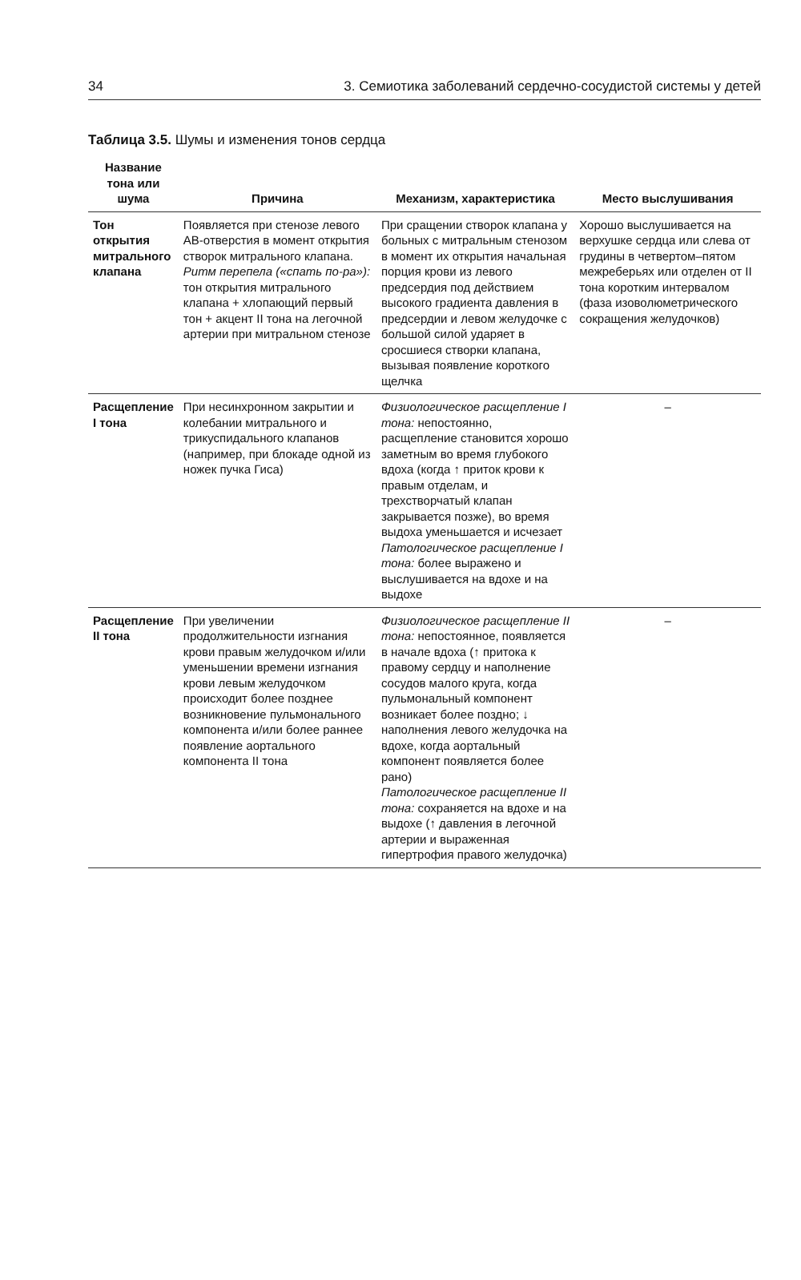34 3. Семиотика заболеваний сердечно-сосудистой системы у детей
Таблица 3.5. Шумы и изменения тонов сердца
| Название тона или шума | Причина | Механизм, характеристика | Место выслушивания |
| --- | --- | --- | --- |
| Тон открытия митрального клапана | Появляется при стенозе левого АВ-отверстия в момент открытия створок митрального клапана. Ритм перепела («спать по-ра»): тон открытия митрального клапана + хлопающий первый тон + акцент II тона на легочной артерии при митральном стенозе | При сращении створок клапана у больных с митральным стенозом в момент их открытия начальная порция крови из левого предсердия под действием высокого градиента давления в предсердии и левом желудочке с большой силой ударяет в сросшиеся створки клапана, вызывая появление короткого щелчка | Хорошо выслушивается на верхушке сердца или слева от грудины в четвертом–пятом межреберьях или отделен от II тона коротким интервалом (фаза изоволюметрического сокращения желудочков) |
| Расщепление I тона | При несинхронном закрытии и колебании митрального и трикуспидального клапанов (например, при блокаде одной из ножек пучка Гиса) | Физиологическое расщепление I тона: непостоянно, расщепление становится хорошо заметным во время глубокого вдоха (когда ↑ приток крови к правым отделам, и трехстворчатый клапан закрывается позже), во время выдоха уменьшается и исчезает Патологическое расщепление I тона: более выражено и выслушивается на вдохе и на выдохе | – |
| Расщепление II тона | При увеличении продолжительности изгнания крови правым желудочком и/или уменьшении времени изгнания крови левым желудочком происходит более позднее возникновение пульмонального компонента и/или более раннее появление аортального компонента II тона | Физиологическое расщепление II тона: непостоянное, появляется в начале вдоха (↑ притока к правому сердцу и наполнение сосудов малого круга, когда пульмональный компонент возникает более поздно; ↓ наполнения левого желудочка на вдохе, когда аортальный компонент появляется более рано) Патологическое расщепление II тона: сохраняется на вдохе и на выдохе (↑ давления в легочной артерии и выраженная гипертрофия правого желудочка) | – |